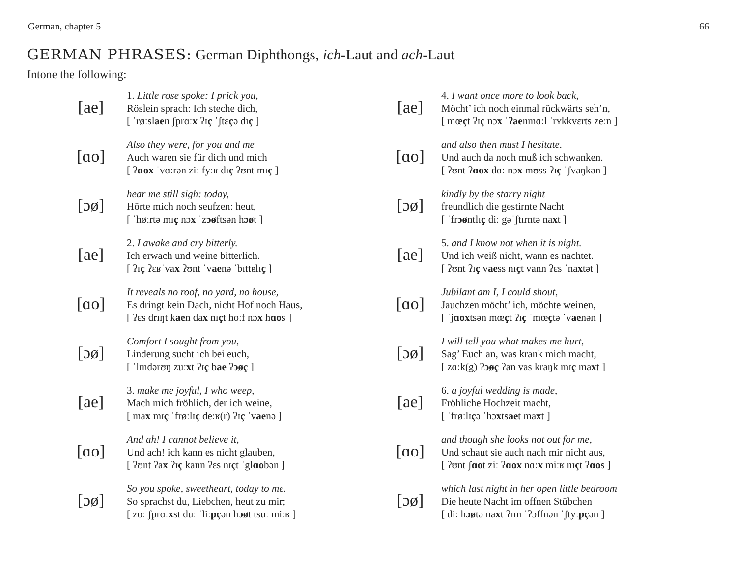German, chapter 5 66
GERMAN PHRASES: German Diphthongs, ich-Laut and ach-Laut
Intone the following:
[ae]
1. Little rose spoke: I prick you,
Röslein sprach: Ich steche dich,
[ ˈrøːslaen ʃprɑːx ʔɪç ˈʃtɛçə dɪç ]
[ɑo]
Also they were, for you and me
Auch waren sie für dich und mich
[ ʔɑox ˈvɑːrən ziː fyːʁ dɪç ʔʊnt mɪç ]
[ɔø]
hear me still sigh: today,
Hörte mich noch seufzen: heut,
[ ˈhøːrtə mɪç nɔx ˈzɔøftsən hɔøt ]
[ae]
2. I awake and cry bitterly.
Ich erwach und weine bitterlich.
[ ʔɪç ʔɛʁˈvax ʔʊnt ˈvaenə ˈbɪttɐlɪç ]
[ɑo]
It reveals no roof, no yard, no house,
Es dringt kein Dach, nicht Hof noch Haus,
[ ʔɛs drɪŋt kaen dax nɪçt hoːf nɔx hɑos ]
[ɔø]
Comfort I sought from you,
Linderung sucht ich bei euch,
[ ˈlɪndərʊŋ zuːxt ʔɪç bae ʔɔøç ]
[ae]
3. make me joyful, I who weep,
Mach mich fröhlich, der ich weine,
[ max mɪç ˈfrøːlɪç deːʁ(r) ʔɪç ˈvaenə ]
[ɑo]
And ah! I cannot believe it,
Und ach! ich kann es nicht glauben,
[ ʔʊnt ʔax ʔɪç kann ʔɛs nɪçt ˈglɑobən ]
[ɔø]
So you spoke, sweetheart, today to me.
So sprachst du, Liebchen, heut zu mir;
[ zoː ʃprɑːxst duː ˈliːpçən hɔøt tsuː miːʁ ]
[ae]
4. I want once more to look back,
Möcht’ ich noch einmal rückwärts seh’n,
[ mœçt ʔɪç nɔx ˈʔaenmɑːl ˈrʏkkvɛrts zeːn ]
[ɑo]
and also then must I hesitate.
Und auch da noch muß ich schwanken.
[ ʔʊnt ʔɑox dɑː nɔx mʊss ʔɪç ˈʃvaŋkən ]
[ɔø]
kindly by the starry night
freundlich die gestirnte Nacht
[ ˈfrɔøntlɪç diː gəˈʃtɪrntə naxt ]
[ae]
5. and I know not when it is night.
Und ich weiß nicht, wann es nachtet.
[ ʔʊnt ʔɪç vaess nɪçt vann ʔɛs ˈnaxtət ]
[ɑo]
Jubilant am I, I could shout,
Jauchzen möcht’ ich, möchte weinen,
[ ˈjɑoxtsən mœçt ʔɪç ˈmœçtə ˈvaenən ]
[ɔø]
I will tell you what makes me hurt,
Sag’ Euch an, was krank mich macht,
[ zɑːk(g) ʔɔøç ʔan vas kraŋk mɪç maxt ]
[ae]
6. a joyful wedding is made,
Fröhliche Hochzeit macht,
[ ˈfrøːlɪçə ˈhɔxtsaet maxt ]
[ɑo]
and though she looks not out for me,
Und schaut sie auch nach mir nicht aus,
[ ʔʊnt ʃɑot ziː ʔɑox nɑːx miːʁ nɪçt ʔɑos ]
[ɔø]
which last night in her open little bedroom
Die heute Nacht im offnen Stübchen
[ diː hɔøtə naxt ʔɪm ˈʔɔffnən ˈʃtyːpçən ]